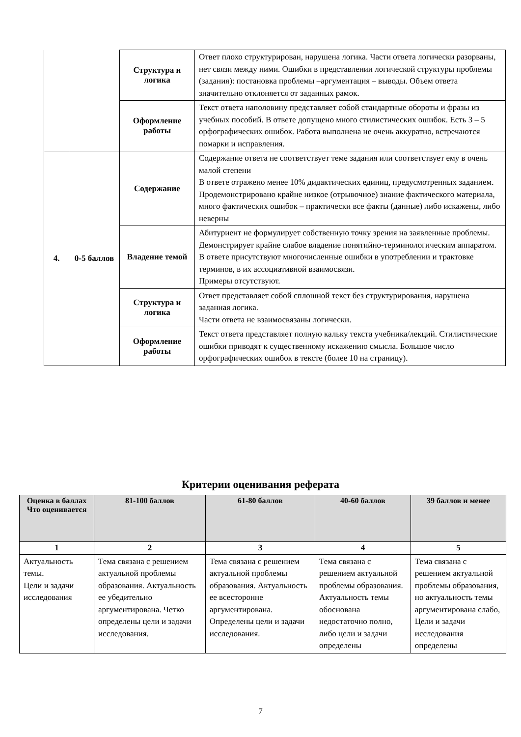| | | Структура и логика | Ответ плохо структурирован, нарушена логика. Части ответа логически разорваны, нет связи между ними. Ошибки в представлении логической структуры проблемы (задания): постановка проблемы –аргументация – выводы. Объем ответа значительно отклоняется от заданных рамок. |
| | | Оформление работы | Текст ответа наполовину представляет собой стандартные обороты и фразы из учебных пособий. В ответе допущено много стилистических ошибок. Есть 3 – 5 орфографических ошибок. Работа выполнена не очень аккуратно, встречаются помарки и исправления. |
| 4. | 0-5 баллов | Содержание | Содержание ответа не соответствует теме задания или соответствует ему в очень малой степени В ответе отражено менее 10% дидактических единиц, предусмотренных заданием. Продемонстрировано крайне низкое (отрывочное) знание фактического материала, много фактических ошибок – практически все факты (данные) либо искажены, либо неверны |
| | | Владение темой | Абитуриент не формулирует собственную точку зрения на заявленные проблемы. Демонстрирует крайне слабое владение понятийно-терминологическим аппаратом. В ответе присутствуют многочисленные ошибки в употреблении и трактовке терминов, в их ассоциативной взаимосвязи. Примеры отсутствуют. |
| | | Структура и логика | Ответ представляет собой сплошной текст без структурирования, нарушена заданная логика. Части ответа не взаимосвязаны логически. |
| | | Оформление работы | Текст ответа представляет полную кальку текста учебника/лекций. Стилистические ошибки приводят к существенному искажению смысла. Большое число орфографических ошибок в тексте (более 10 на страницу). |
Критерии оценивания реферата
| Оценка в баллах Что оценивается | 81-100 баллов | 61-80 баллов | 40-60 баллов | 39 баллов и менее |
| --- | --- | --- | --- | --- |
| 1 | 2 | 3 | 4 | 5 |
| Актуальность темы. Цели и задачи исследования | Тема связана с решением актуальной проблемы образования. Актуальность ее убедительно аргументирована. Четко определены цели и задачи исследования. | Тема связана с решением актуальной проблемы образования. Актуальность ее всесторонне аргументирована. Определены цели и задачи исследования. | Тема связана с решением актуальной проблемы образования. Актуальность темы обоснована недостаточно полно, либо цели и задачи определены | Тема связана с решением актуальной проблемы образования, но актуальность темы аргументирована слабо, Цели и задачи исследования определены |
7